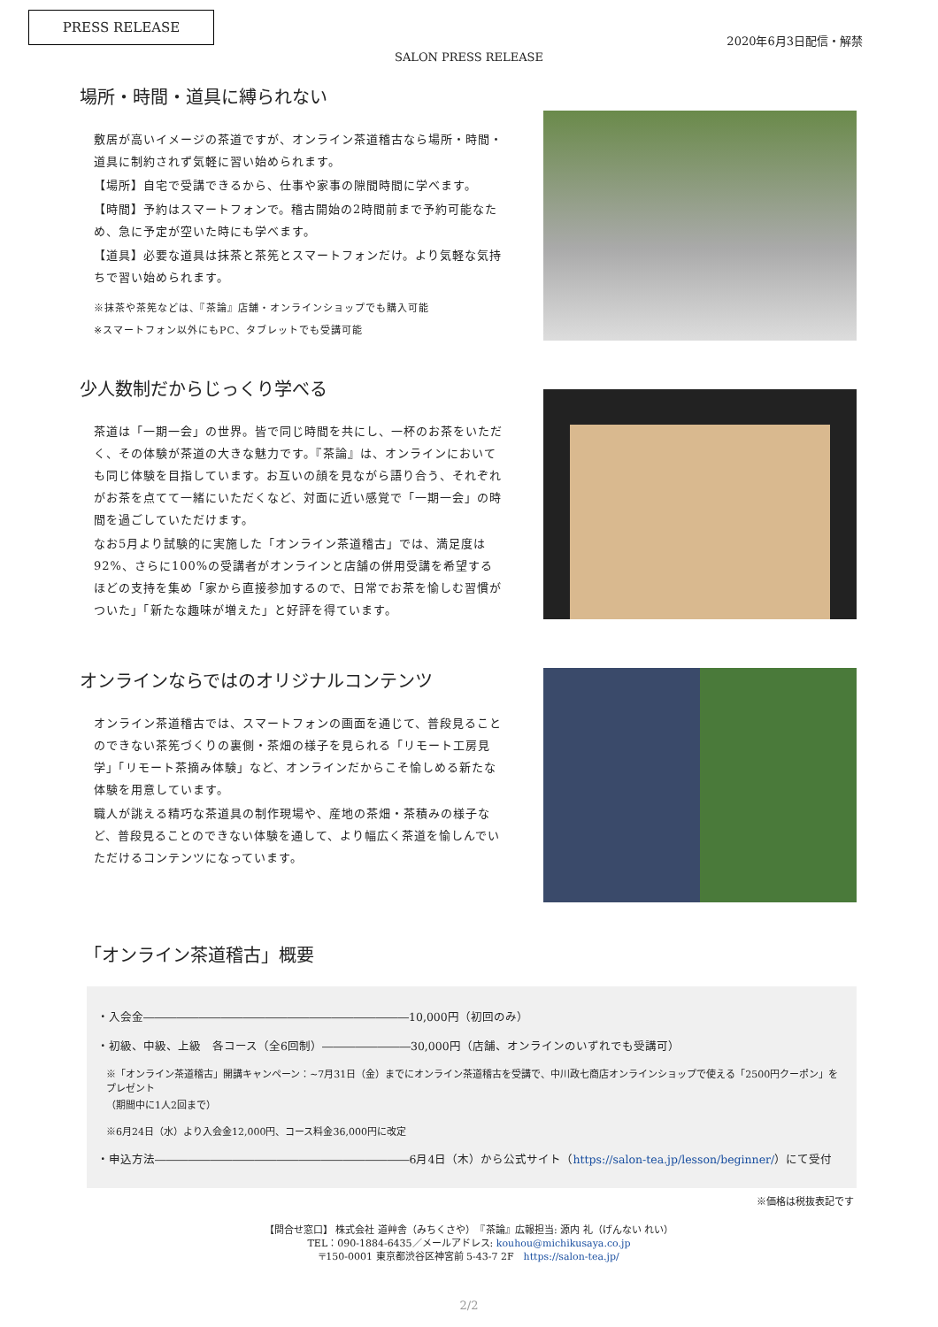PRESS RELEASE
2020年6月3日配信・解禁
SALON PRESS RELEASE
場所・時間・道具に縛られない
敷居が高いイメージの茶道ですが、オンライン茶道稽古なら場所・時間・道具に制約されず気軽に習い始められます。
【場所】自宅で受講できるから、仕事や家事の隙間時間に学べます。
【時間】予約はスマートフォンで。稽古開始の2時間前まで予約可能なため、急に予定が空いた時にも学べます。
【道具】必要な道具は抹茶と茶筅とスマートフォンだけ。より気軽な気持ちで習い始められます。
※抹茶や茶筅などは、『茶論』店舗・オンラインショップでも購入可能
※スマートフォン以外にもPC、タブレットでも受講可能
少人数制だからじっくり学べる
茶道は「一期一会」の世界。皆で同じ時間を共にし、一杯のお茶をいただく、その体験が茶道の大きな魅力です。『茶論』は、オンラインにおいても同じ体験を目指しています。お互いの顔を見ながら語り合う、それぞれがお茶を点てて一緒にいただくなど、対面に近い感覚で「一期一会」の時間を過ごしていただけます。
なお5月より試験的に実施した「オンライン茶道稽古」では、満足度は92%、さらに100%の受講者がオンラインと店舗の併用受講を希望するほどの支持を集め「家から直接参加するので、日常でお茶を愉しむ習慣がついた」「新たな趣味が増えた」と好評を得ています。
オンラインならではのオリジナルコンテンツ
オンライン茶道稽古では、スマートフォンの画面を通じて、普段見ることのできない茶筅づくりの裏側・茶畑の様子を見られる「リモート工房見学」「リモート茶摘み体験」など、オンラインだからこそ愉しめる新たな体験を用意しています。
職人が誂える精巧な茶道具の制作現場や、産地の茶畑・茶積みの様子など、普段見ることのできない体験を通して、より幅広く茶道を愉しんでいただけるコンテンツになっています。
「オンライン茶道稽古」概要
・入会金――――――――――――――――――――――――10,000円（初回のみ）
・初級、中級、上級　各コース（全6回制）――――――――30,000円（店舗、オンラインのいずれでも受講可）
※「オンライン茶道稽古」開講キャンペーン：~7月31日（金）までにオンライン茶道稽古を受講で、中川政七商店オンラインショップで使える「2500円クーポン」をプレゼント
（期間中に1人2回まで）
※6月24日（水）より入会金12,000円、コース料金36,000円に改定
・申込方法―――――――――――――――――――――――6月4日（木）から公式サイト（https://salon-tea.jp/lesson/beginner/）にて受付
※価格は税抜表記です
【問合せ窓口】 株式会社 道艸舎（みちくさや）　『茶論』広報担当: 源内 礼（げんない れい）
TEL：090-1884-6435／メールアドレス: kouhou@michikusaya.co.jp
〒150-0001 東京都渋谷区神宮前 5-43-7 2F　https://salon-tea.jp/
2/2